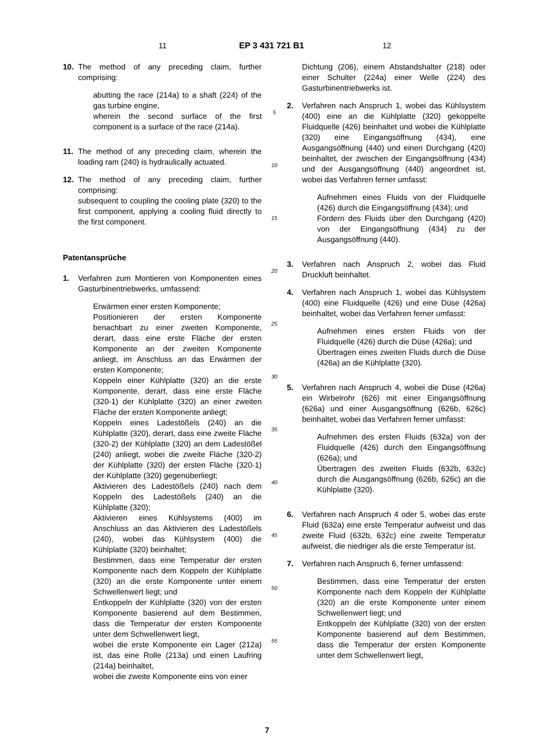11 EP 3 431 721 B1 12
10. The method of any preceding claim, further comprising:
abutting the race (214a) to a shaft (224) of the gas turbine engine,
wherein the second surface of the first component is a surface of the race (214a).
11. The method of any preceding claim, wherein the loading ram (240) is hydraulically actuated.
12. The method of any preceding claim, further comprising:
subsequent to coupling the cooling plate (320) to the first component, applying a cooling fluid directly to the first component.
Patentansprüche
1. Verfahren zum Montieren von Komponenten eines Gasturbinentriebwerks, umfassend:
Erwärmen einer ersten Komponente;
Positionieren der ersten Komponente benachbart zu einer zweiten Komponente, derart, dass eine erste Fläche der ersten Komponente an der zweiten Komponente anliegt, im Anschluss an das Erwärmen der ersten Komponente;
Koppeln einer Kühlplatte (320) an die erste Komponente, derart, dass eine erste Fläche (320-1) der Kühlplatte (320) an einer zweiten Fläche der ersten Komponente anliegt;
Koppeln eines Ladestößels (240) an die Kühlplatte (320), derart, dass eine zweite Fläche (320-2) der Kühlplatte (320) an dem Ladestößel (240) anliegt, wobei die zweite Fläche (320-2) der Kühlplatte (320) der ersten Fläche (320-1) der Kühlplatte (320) gegenüberliegt;
Aktivieren des Ladestößels (240) nach dem Koppeln des Ladestößels (240) an die Kühlplatte (320);
Aktivieren eines Kühlsystems (400) im Anschluss an das Aktivieren des Ladestößels (240), wobei das Kühlsystem (400) die Kühlplatte (320) beinhaltet;
Bestimmen, dass eine Temperatur der ersten Komponente nach dem Koppeln der Kühlplatte (320) an die erste Komponente unter einem Schwellenwert liegt; und
Entkoppeln der Kühlplatte (320) von der ersten Komponente basierend auf dem Bestimmen, dass die Temperatur der ersten Komponente unter dem Schwellenwert liegt,
wobei die erste Komponente ein Lager (212a) ist, das eine Rolle (213a) und einen Laufring (214a) beinhaltet,
wobei die zweite Komponente eins von einer
5
10
15
20
25
30
35
40
45
50
55
Dichtung (206), einem Abstandshalter (218) oder einer Schulter (224a) einer Welle (224) des Gasturbinentriebwerks ist.
2. Verfahren nach Anspruch 1, wobei das Kühlsystem (400) eine an die Kühlplatte (320) gekoppelte Fluidquelle (426) beinhaltet und wobei die Kühlplatte (320) eine Eingangsöffnung (434), eine Ausgangsöffnung (440) und einen Durchgang (420) beinhaltet, der zwischen der Eingangsöffnung (434) und der Ausgangsöffnung (440) angeordnet ist, wobei das Verfahren ferner umfasst:
Aufnehmen eines Fluids von der Fluidquelle (426) durch die Eingangsöffnung (434); und
Fördern des Fluids über den Durchgang (420) von der Eingangsöffnung (434) zu der Ausgangsöffnung (440).
3. Verfahren nach Anspruch 2, wobei das Fluid Druckluft beinhaltet.
4. Verfahren nach Anspruch 1, wobei das Kühlsystem (400) eine Fluidquelle (426) und eine Düse (426a) beinhaltet, wobei das Verfahren ferner umfasst:
Aufnehmen eines ersten Fluids von der Fluidquelle (426) durch die Düse (426a); und
Übertragen eines zweiten Fluids durch die Düse (426a) an die Kühlplatte (320).
5. Verfahren nach Anspruch 4, wobei die Düse (426a) ein Wirbelrohr (626) mit einer Eingangsöffnung (626a) und einer Ausgangsöffnung (626b, 626c) beinhaltet, wobei das Verfahren ferner umfasst:
Aufnehmen des ersten Fluids (632a) von der Fluidquelle (426) durch den Eingangsöffnung (626a); und
Übertragen des zweiten Fluids (632b, 632c) durch die Ausgangsöffnung (626b, 626c) an die Kühlplatte (320).
6. Verfahren nach Anspruch 4 oder 5, wobei das erste Fluid (632a) eine erste Temperatur aufweist und das zweite Fluid (632b, 632c) eine zweite Temperatur aufweist, die niedriger als die erste Temperatur ist.
7. Verfahren nach Anspruch 6, ferner umfassend:
Bestimmen, dass eine Temperatur der ersten Komponente nach dem Koppeln der Kühlplatte (320) an die erste Komponente unter einem Schwellenwert liegt; und
Entkoppeln der Kühlplatte (320) von der ersten Komponente basierend auf dem Bestimmen, dass die Temperatur der ersten Komponente unter dem Schwellenwert liegt,
7